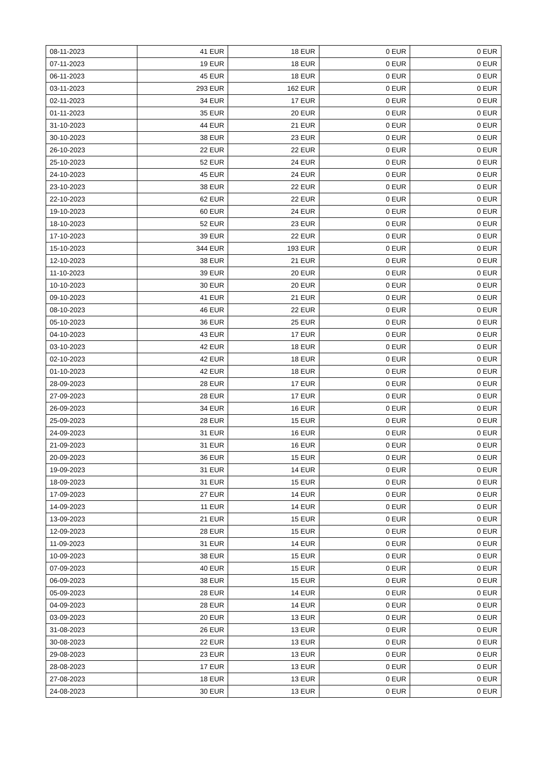| 08-11-2023 | 41 EUR | 18 EUR | 0 EUR | 0 EUR |
| 07-11-2023 | 19 EUR | 18 EUR | 0 EUR | 0 EUR |
| 06-11-2023 | 45 EUR | 18 EUR | 0 EUR | 0 EUR |
| 03-11-2023 | 293 EUR | 162 EUR | 0 EUR | 0 EUR |
| 02-11-2023 | 34 EUR | 17 EUR | 0 EUR | 0 EUR |
| 01-11-2023 | 35 EUR | 20 EUR | 0 EUR | 0 EUR |
| 31-10-2023 | 44 EUR | 21 EUR | 0 EUR | 0 EUR |
| 30-10-2023 | 38 EUR | 23 EUR | 0 EUR | 0 EUR |
| 26-10-2023 | 22 EUR | 22 EUR | 0 EUR | 0 EUR |
| 25-10-2023 | 52 EUR | 24 EUR | 0 EUR | 0 EUR |
| 24-10-2023 | 45 EUR | 24 EUR | 0 EUR | 0 EUR |
| 23-10-2023 | 38 EUR | 22 EUR | 0 EUR | 0 EUR |
| 22-10-2023 | 62 EUR | 22 EUR | 0 EUR | 0 EUR |
| 19-10-2023 | 60 EUR | 24 EUR | 0 EUR | 0 EUR |
| 18-10-2023 | 52 EUR | 23 EUR | 0 EUR | 0 EUR |
| 17-10-2023 | 39 EUR | 22 EUR | 0 EUR | 0 EUR |
| 15-10-2023 | 344 EUR | 193 EUR | 0 EUR | 0 EUR |
| 12-10-2023 | 38 EUR | 21 EUR | 0 EUR | 0 EUR |
| 11-10-2023 | 39 EUR | 20 EUR | 0 EUR | 0 EUR |
| 10-10-2023 | 30 EUR | 20 EUR | 0 EUR | 0 EUR |
| 09-10-2023 | 41 EUR | 21 EUR | 0 EUR | 0 EUR |
| 08-10-2023 | 46 EUR | 22 EUR | 0 EUR | 0 EUR |
| 05-10-2023 | 36 EUR | 25 EUR | 0 EUR | 0 EUR |
| 04-10-2023 | 43 EUR | 17 EUR | 0 EUR | 0 EUR |
| 03-10-2023 | 42 EUR | 18 EUR | 0 EUR | 0 EUR |
| 02-10-2023 | 42 EUR | 18 EUR | 0 EUR | 0 EUR |
| 01-10-2023 | 42 EUR | 18 EUR | 0 EUR | 0 EUR |
| 28-09-2023 | 28 EUR | 17 EUR | 0 EUR | 0 EUR |
| 27-09-2023 | 28 EUR | 17 EUR | 0 EUR | 0 EUR |
| 26-09-2023 | 34 EUR | 16 EUR | 0 EUR | 0 EUR |
| 25-09-2023 | 28 EUR | 15 EUR | 0 EUR | 0 EUR |
| 24-09-2023 | 31 EUR | 16 EUR | 0 EUR | 0 EUR |
| 21-09-2023 | 31 EUR | 16 EUR | 0 EUR | 0 EUR |
| 20-09-2023 | 36 EUR | 15 EUR | 0 EUR | 0 EUR |
| 19-09-2023 | 31 EUR | 14 EUR | 0 EUR | 0 EUR |
| 18-09-2023 | 31 EUR | 15 EUR | 0 EUR | 0 EUR |
| 17-09-2023 | 27 EUR | 14 EUR | 0 EUR | 0 EUR |
| 14-09-2023 | 11 EUR | 14 EUR | 0 EUR | 0 EUR |
| 13-09-2023 | 21 EUR | 15 EUR | 0 EUR | 0 EUR |
| 12-09-2023 | 28 EUR | 15 EUR | 0 EUR | 0 EUR |
| 11-09-2023 | 31 EUR | 14 EUR | 0 EUR | 0 EUR |
| 10-09-2023 | 38 EUR | 15 EUR | 0 EUR | 0 EUR |
| 07-09-2023 | 40 EUR | 15 EUR | 0 EUR | 0 EUR |
| 06-09-2023 | 38 EUR | 15 EUR | 0 EUR | 0 EUR |
| 05-09-2023 | 28 EUR | 14 EUR | 0 EUR | 0 EUR |
| 04-09-2023 | 28 EUR | 14 EUR | 0 EUR | 0 EUR |
| 03-09-2023 | 20 EUR | 13 EUR | 0 EUR | 0 EUR |
| 31-08-2023 | 26 EUR | 13 EUR | 0 EUR | 0 EUR |
| 30-08-2023 | 22 EUR | 13 EUR | 0 EUR | 0 EUR |
| 29-08-2023 | 23 EUR | 13 EUR | 0 EUR | 0 EUR |
| 28-08-2023 | 17 EUR | 13 EUR | 0 EUR | 0 EUR |
| 27-08-2023 | 18 EUR | 13 EUR | 0 EUR | 0 EUR |
| 24-08-2023 | 30 EUR | 13 EUR | 0 EUR | 0 EUR |